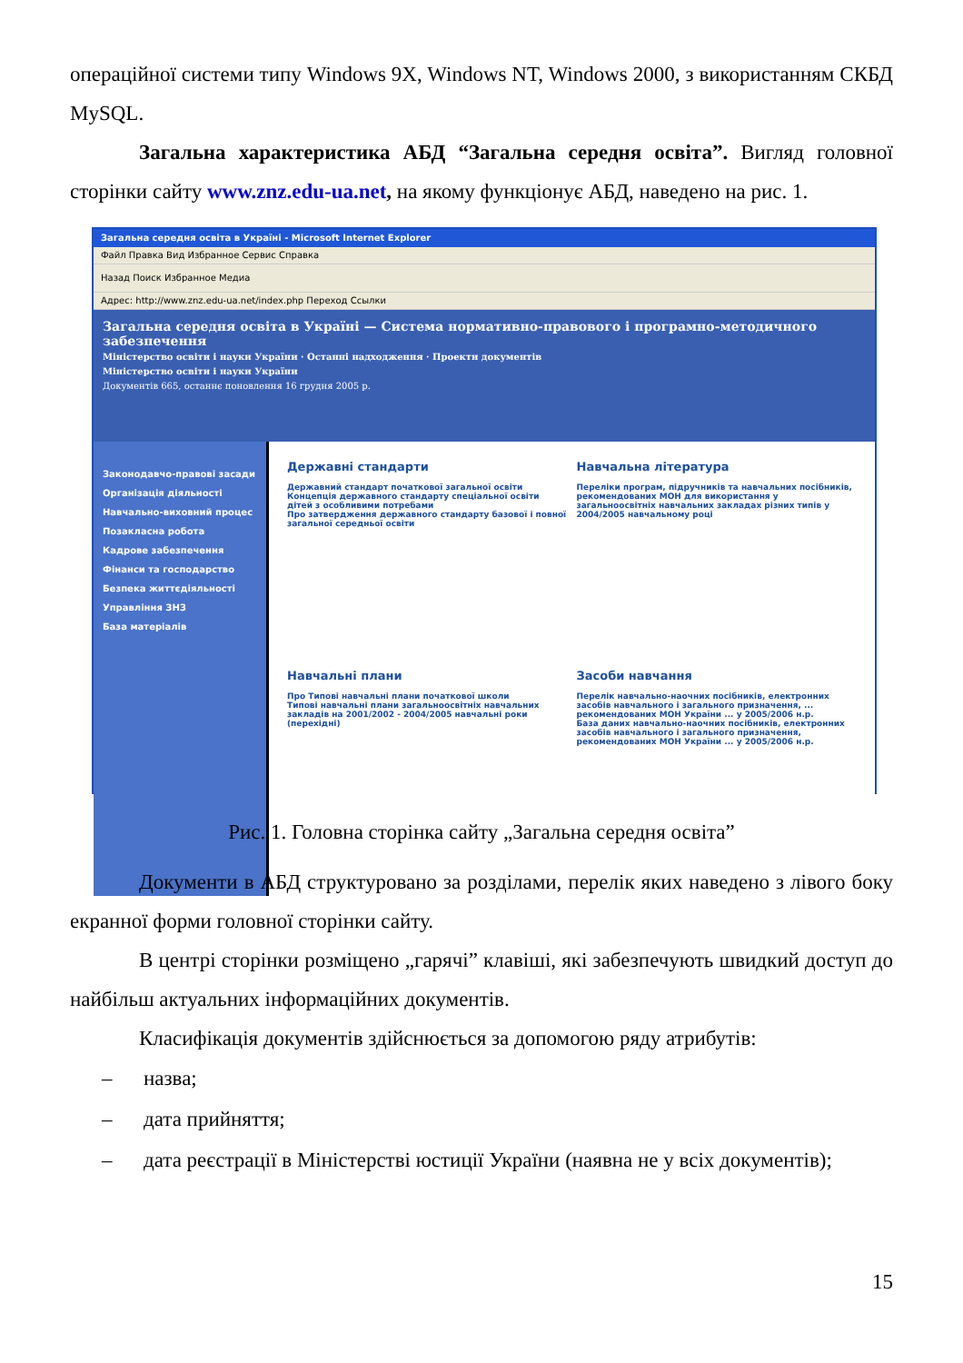операційної системи типу Windows 9X, Windows NT, Windows 2000, з використанням СКБД MySQL.
Загальна характеристика АБД “Загальна середня освіта”. Вигляд головної сторінки сайту www.znz.edu-ua.net, на якому функціонує АБД, наведено на рис. 1.
Загальна середня освіта в Україні - Microsoft Internet Explorer
Файл Правка Вид Избранное Сервис Справка
Назад Поиск Избранное Медиа
Адрес: http://www.znz.edu-ua.net/index.php Переход Ссылки
Загальна середня освіта в Україні — Система нормативно-правового і програмно-методичного забезпечення
Міністерство освіти і науки України · Останні надходження · Проекти документів
Міністерство освіти і науки України
Документів 665, останнє поновлення 16 грудня 2005 р.
Законодавчо-правові засади
Організація діяльності
Навчально-виховний процес
Позакласна робота
Кадрове забезпечення
Фінанси та господарство
Безпека життєдіяльності
Управління ЗНЗ
База матеріалів
Державні стандарти
Державний стандарт початкової загальної освіти
Концепція державного стандарту спеціальної освіти дітей з особливими потребами
Про затвердження державного стандарту базової і повної загальної середньої освіти
Навчальна література
Переліки програм, підручників та навчальних посібників, рекомендованих МОН для використання у загальноосвітніх навчальних закладах різних типів у 2004/2005 навчальному році
Навчальні плани
Про Типові навчальні плани початкової школи
Типові навчальні плани загальноосвітніх навчальних закладів на 2001/2002 - 2004/2005 навчальні роки (перехідні)
Засоби навчання
Перелік навчально-наочних посібників, електронних засобів навчального і загального призначення, ... рекомендованих МОН України ... у 2005/2006 н.р.
База даних навчально-наочних посібників, електронних засобів навчального і загального призначення, рекомендованих МОН України ... у 2005/2006 н.р.
Рис. 1. Головна сторінка сайту „Загальна середня освіта”
Документи в АБД структуровано за розділами, перелік яких наведено з лівого боку екранної форми головної сторінки сайту.
В центрі сторінки розміщено „гарячі” клавіші, які забезпечують швидкий доступ до найбільш актуальних інформаційних документів.
Класифікація документів здійснюється за допомогою ряду атрибутів:
– назва;
– дата прийняття;
– дата реєстрації в Міністерстві юстиції України (наявна не у всіх документів);
15